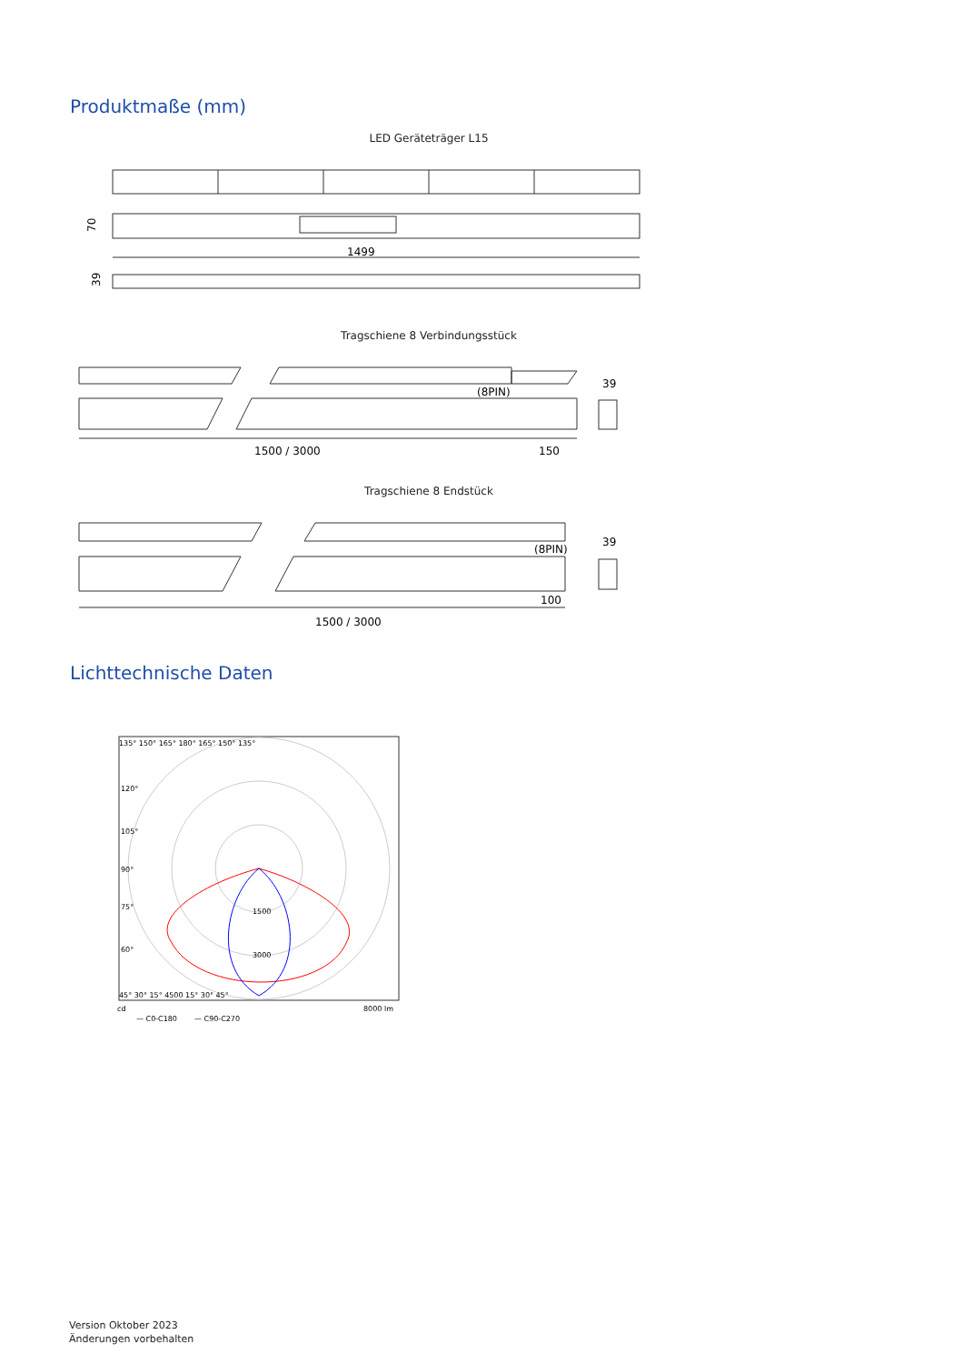Produktmaße (mm)
LED Geräteträger L15
70
1499
39
Tragschiene 8 Verbindungsstück
(8PIN)
39
1500 / 3000
150
Tragschiene 8 Endstück
(8PIN)
39
100
1500 / 3000
Lichttechnische Daten
135° 150° 165° 180° 165° 150° 135°
120°
105°
90°
75°
60°
1500
3000
45° 30° 15° 4500 15° 30° 45°
cd
8000 lm
— C0-C180
— C90-C270
Version Oktober 2023
Änderungen vorbehalten